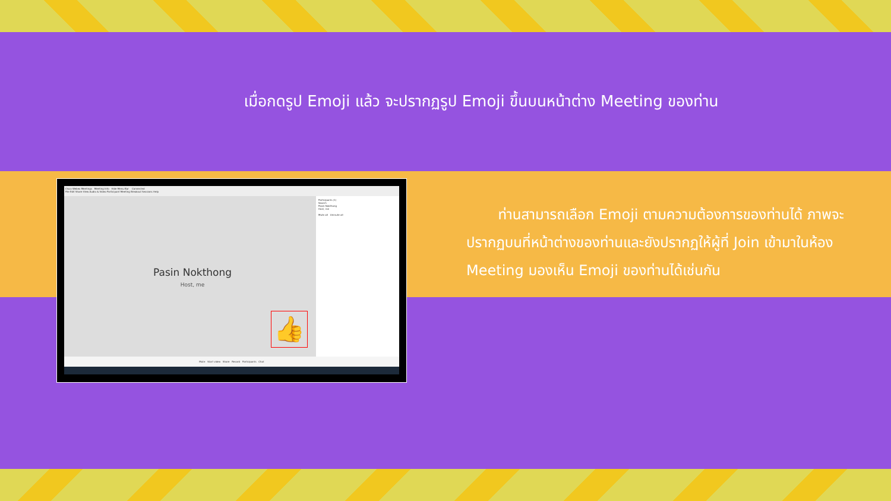เมื่อกดรูป Emoji แล้ว จะปรากฏรูป Emoji ขึ้นบนหน้าต่าง Meeting ของท่าน
Cisco Webex Meetings Meeting Info Hide Menu Bar Connected
File Edit Share View Audio & Video Participant Meeting Breakout Sessions Help
Pasin Nokthong
Host, me
👍
Participants (1)
Search
Pasin Nokthong
Host, me
Mute all Unmute all
Mute Start video Share Record Participants Chat
ท่านสามารถเลือก Emoji ตามความต้องการของท่านได้ ภาพจะปรากฏบนที่หน้าต่างของท่านและยังปรากฏให้ผู้ที่ Join เข้ามาในห้อง Meeting มองเห็น Emoji ของท่านได้เช่นกัน